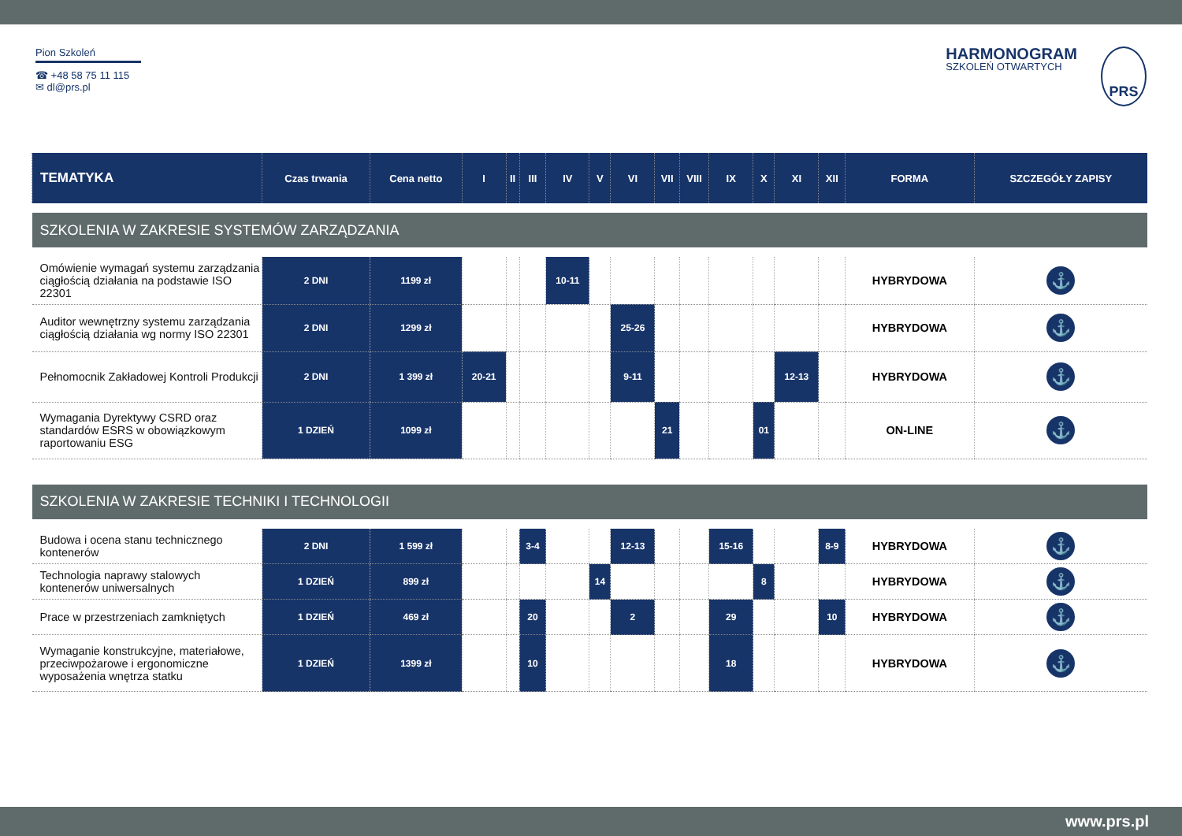Pion Szkoleń
☎ +48 58 75 11 115
✉ dl@prs.pl
HARMONOGRAM
SZKOLEŃ OTWARTYCH
PRS
| TEMATYKA | Czas trwania | Cena netto | I | II | III | IV | V | VI | VII | VIII | IX | X | XI | XII | FORMA | SZCZEGÓŁY ZAPISY |
| --- | --- | --- | --- | --- | --- | --- | --- | --- | --- | --- | --- | --- | --- | --- | --- | --- |
| SZKOLENIA W ZAKRESIE SYSTEMÓW ZARZĄDZANIA | | | | | | | | | | | | | | | | |
| Omówienie wymagań systemu zarządzania ciągłością działania na podstawie ISO 22301 | 2 DNI | 1199 zł | | | | 10-11 | | | | | | | | | HYBRYDOWA | ⚓ |
| Auditor wewnętrzny systemu zarządzania ciągłością działania wg normy ISO 22301 | 2 DNI | 1299 zł | | | | | | 25-26 | | | | | | | HYBRYDOWA | ⚓ |
| Pełnomocnik Zakładowej Kontroli Produkcji | 2 DNI | 1 399 zł | 20-21 | | | | | 9-11 | | | | | 12-13 | | HYBRYDOWA | ⚓ |
| Wymagania Dyrektywy CSRD oraz standardów ESRS w obowiązkowym raportowaniu ESG | 1 DZIEŃ | 1099 zł | | | | | | | 21 | | | 01 | | | ON-LINE | ⚓ |
| SZKOLENIA W ZAKRESIE TECHNIKI I TECHNOLOGII | | | | | | | | | | | | | | | | |
| Budowa i ocena stanu technicznego kontenerów | 2 DNI | 1 599 zł | | | 3-4 | | | 12-13 | | | 15-16 | | | 8-9 | HYBRYDOWA | ⚓ |
| Technologia naprawy stalowych kontenerów uniwersalnych | 1 DZIEŃ | 899 zł | | | | | 14 | | | | | 8 | | | HYBRYDOWA | ⚓ |
| Prace w przestrzeniach zamkniętych | 1 DZIEŃ | 469 zł | | | 20 | | | 2 | | | 29 | | | 10 | HYBRYDOWA | ⚓ |
| Wymaganie konstrukcyjne, materiałowe, przeciwpożarowe i ergonomiczne wyposażenia wnętrza statku | 1 DZIEŃ | 1399 zł | | | 10 | | | | | | 18 | | | | HYBRYDOWA | ⚓ |
www.prs.pl